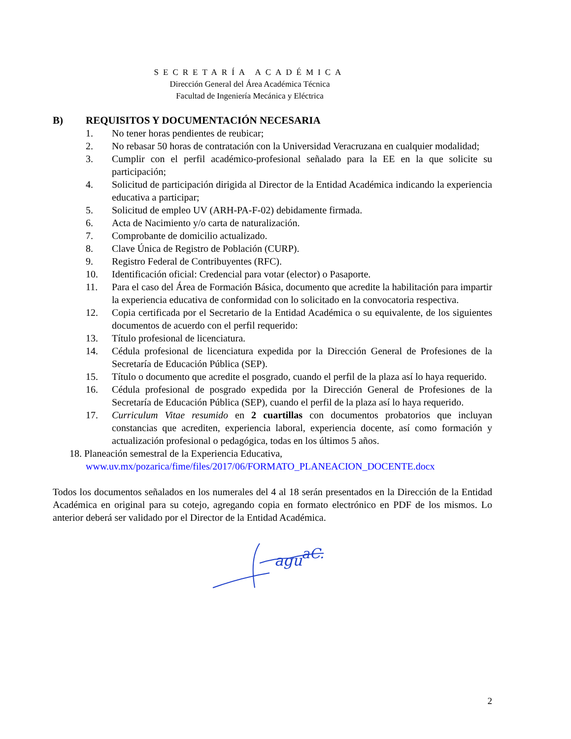SECRETARÍA ACADÉMICA
Dirección General del Área Académica Técnica
Facultad de Ingeniería Mecánica y Eléctrica
B) REQUISITOS Y DOCUMENTACIÓN NECESARIA
1. No tener horas pendientes de reubicar;
2. No rebasar 50 horas de contratación con la Universidad Veracruzana en cualquier modalidad;
3. Cumplir con el perfil académico-profesional señalado para la EE en la que solicite su participación;
4. Solicitud de participación dirigida al Director de la Entidad Académica indicando la experiencia educativa a participar;
5. Solicitud de empleo UV (ARH-PA-F-02) debidamente firmada.
6. Acta de Nacimiento y/o carta de naturalización.
7. Comprobante de domicilio actualizado.
8. Clave Única de Registro de Población (CURP).
9. Registro Federal de Contribuyentes (RFC).
10. Identificación oficial: Credencial para votar (elector) o Pasaporte.
11. Para el caso del Área de Formación Básica, documento que acredite la habilitación para impartir la experiencia educativa de conformidad con lo solicitado en la convocatoria respectiva.
12. Copia certificada por el Secretario de la Entidad Académica o su equivalente, de los siguientes documentos de acuerdo con el perfil requerido:
13. Título profesional de licenciatura.
14. Cédula profesional de licenciatura expedida por la Dirección General de Profesiones de la Secretaría de Educación Pública (SEP).
15. Título o documento que acredite el posgrado, cuando el perfil de la plaza así lo haya requerido.
16. Cédula profesional de posgrado expedida por la Dirección General de Profesiones de la Secretaría de Educación Pública (SEP), cuando el perfil de la plaza así lo haya requerido.
17. Curriculum Vitae resumido en 2 cuartillas con documentos probatorios que incluyan constancias que acrediten, experiencia laboral, experiencia docente, así como formación y actualización profesional o pedagógica, todas en los últimos 5 años.
18. Planeación semestral de la Experiencia Educativa,
www.uv.mx/pozarica/fime/files/2017/06/FORMATO_PLANEACION_DOCENTE.docx
Todos los documentos señalados en los numerales del 4 al 18 serán presentados en la Dirección de la Entidad Académica en original para su cotejo, agregando copia en formato electrónico en PDF de los mismos. Lo anterior deberá ser validado por el Director de la Entidad Académica.
agu
aC.
2